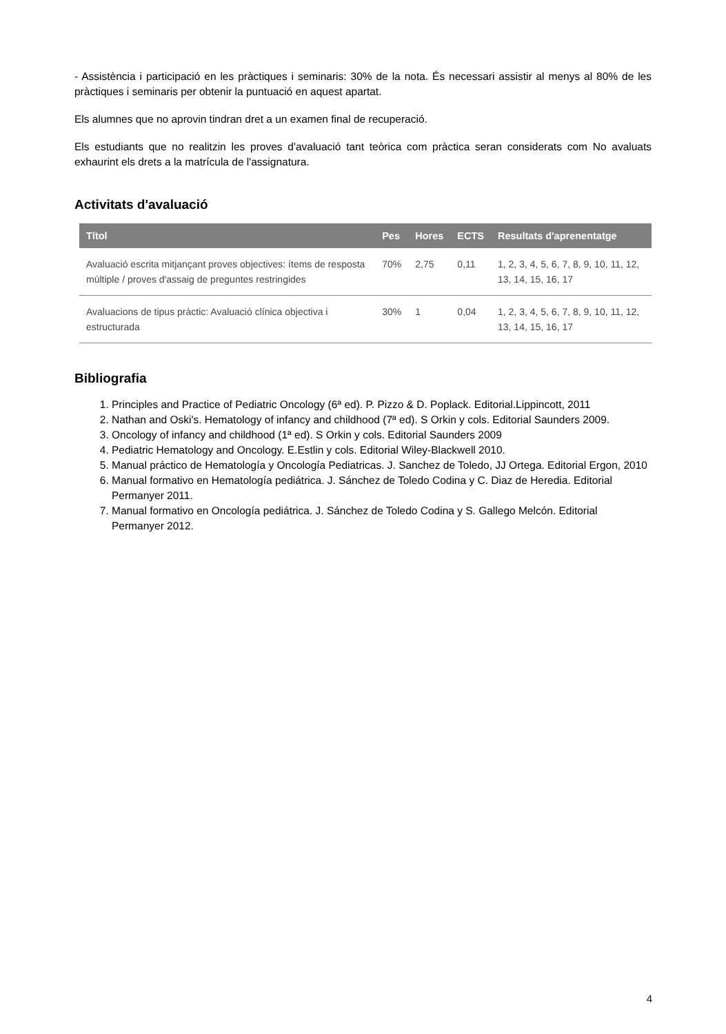- Assistència i participació en les pràctiques i seminaris: 30% de la nota. És necessari assistir al menys al 80% de les pràctiques i seminaris per obtenir la puntuació en aquest apartat.
Els alumnes que no aprovin tindran dret a un examen final de recuperació.
Els estudiants que no realitzin les proves d'avaluació tant teòrica com pràctica seran considerats com No avaluats exhaurint els drets a la matrícula de l'assignatura.
Activitats d'avaluació
| Títol | Pes | Hores | ECTS | Resultats d'aprenentatge |
| --- | --- | --- | --- | --- |
| Avaluació escrita mitjançant proves objectives: ítems de resposta múltiple / proves d'assaig de preguntes restringides | 70% | 2,75 | 0,11 | 1, 2, 3, 4, 5, 6, 7, 8, 9, 10, 11, 12, 13, 14, 15, 16, 17 |
| Avaluacions de tipus pràctic: Avaluació clínica objectiva i estructurada | 30% | 1 | 0,04 | 1, 2, 3, 4, 5, 6, 7, 8, 9, 10, 11, 12, 13, 14, 15, 16, 17 |
Bibliografia
1. Principles and Practice of Pediatric Oncology (6ª ed). P. Pizzo & D. Poplack. Editorial.Lippincott, 2011
2. Nathan and Oski's. Hematology of infancy and childhood (7ª ed). S Orkin y cols. Editorial Saunders 2009.
3. Oncology of infancy and childhood (1ª ed). S Orkin y cols. Editorial Saunders 2009
4. Pediatric Hematology and Oncology. E.Estlin y cols. Editorial Wiley-Blackwell 2010.
5. Manual práctico de Hematología y Oncología Pediatricas. J. Sanchez de Toledo, JJ Ortega. Editorial Ergon, 2010
6. Manual formativo en Hematología pediátrica. J. Sánchez de Toledo Codina y C. Diaz de Heredia. Editorial Permanyer 2011.
7. Manual formativo en Oncología pediátrica. J. Sánchez de Toledo Codina y S. Gallego Melcón. Editorial Permanyer 2012.
4